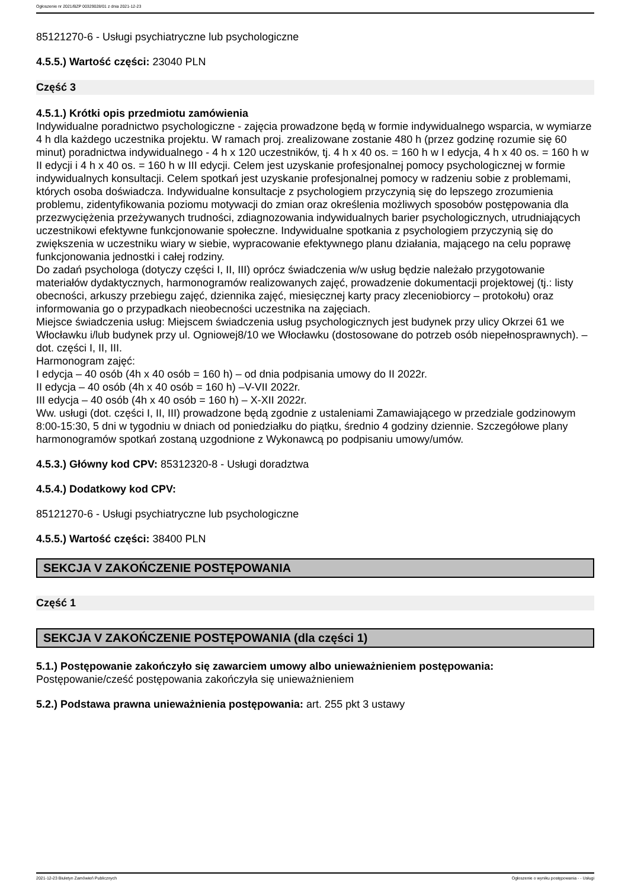Ogłoszenie nr 2021/BZP 00329028/01 z dnia 2021-12-23
85121270-6 - Usługi psychiatryczne lub psychologiczne
4.5.5.) Wartość części: 23040 PLN
Część 3
4.5.1.) Krótki opis przedmiotu zamówienia
Indywidualne poradnictwo psychologiczne - zajęcia prowadzone będą w formie indywidualnego wsparcia, w wymiarze 4 h dla każdego uczestnika projektu. W ramach proj. zrealizowane zostanie 480 h (przez godzinę rozumie się 60 minut) poradnictwa indywidualnego - 4 h x 120 uczestników, tj. 4 h x 40 os. = 160 h w I edycja, 4 h x 40 os. = 160 h w II edycji i 4 h x 40 os. = 160 h w III edycji. Celem jest uzyskanie profesjonalnej pomocy psychologicznej w formie indywidualnych konsultacji. Celem spotkań jest uzyskanie profesjonalnej pomocy w radzeniu sobie z problemami, których osoba doświadcza. Indywidualne konsultacje z psychologiem przyczynią się do lepszego zrozumienia problemu, zidentyfikowania poziomu motywacji do zmian oraz określenia możliwych sposobów postępowania dla przezwyciężenia przeżywanych trudności, zdiagnozowania indywidualnych barier psychologicznych, utrudniających uczestnikowi efektywne funkcjonowanie społeczne. Indywidualne spotkania z psychologiem przyczynią się do zwiększenia w uczestniku wiary w siebie, wypracowanie efektywnego planu działania, mającego na celu poprawę funkcjonowania jednostki i całej rodziny.
Do zadań psychologa (dotyczy części I, II, III) oprócz świadczenia w/w usług będzie należało przygotowanie materiałów dydaktycznych, harmonogramów realizowanych zajęć, prowadzenie dokumentacji projektowej (tj.: listy obecności, arkuszy przebiegu zajęć, dziennika zajęć, miesięcznej karty pracy zleceniobiorcy – protokołu) oraz informowania go o przypadkach nieobecności uczestnika na zajęciach.
Miejsce świadczenia usług: Miejscem świadczenia usług psychologicznych jest budynek przy ulicy Okrzei 61 we Włocławku i/lub budynek przy ul. Ogniowej8/10 we Włocławku (dostosowane do potrzeb osób niepełnosprawnych). – dot. części I, II, III.
Harmonogram zajęć:
I edycja – 40 osób (4h x 40 osób = 160 h) – od dnia podpisania umowy do II 2022r.
II edycja – 40 osób (4h x 40 osób = 160 h) –V-VII 2022r.
III edycja – 40 osób (4h x 40 osób = 160 h) – X-XII 2022r.
Ww. usługi (dot. części I, II, III) prowadzone będą zgodnie z ustaleniami Zamawiającego w przedziale godzinowym 8:00-15:30, 5 dni w tygodniu w dniach od poniedziałku do piątku, średnio 4 godziny dziennie. Szczegółowe plany harmonogramów spotkań zostaną uzgodnione z Wykonawcą po podpisaniu umowy/umów.
4.5.3.) Główny kod CPV: 85312320-8 - Usługi doradztwa
4.5.4.) Dodatkowy kod CPV:
85121270-6 - Usługi psychiatryczne lub psychologiczne
4.5.5.) Wartość części: 38400 PLN
SEKCJA V ZAKOŃCZENIE POSTĘPOWANIA
Część 1
SEKCJA V ZAKOŃCZENIE POSTĘPOWANIA (dla części 1)
5.1.) Postępowanie zakończyło się zawarciem umowy albo unieważnieniem postępowania:
Postępowanie/cześć postępowania zakończyła się unieważnieniem
5.2.) Podstawa prawna unieważnienia postępowania: art. 255 pkt 3 ustawy
2021-12-23 Biuletyn Zamówień Publicznych Ogłoszenie o wyniku postępowania - - Usługi